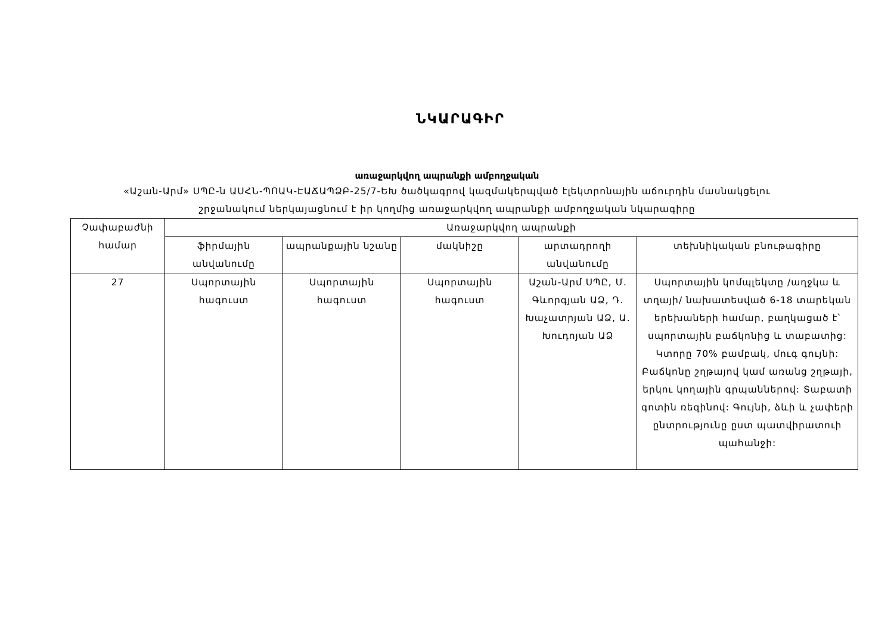ՆԿԱՐԱԳԻՐ
առաջարկվող ապրանքի ամբողջական
«Աշան-Արմ» ՍՊԸ-ն ԱՍՀՆ-ՊՈԱԿ-ԷԱՃԱՊՁԲ-25/7-ԵԽ ծածկագրով կազմակերպված էլեկտրոնային աճուրդին մասնակցելու
շրջանակում ներկայացնում է իր կողմից առաջարկվող ապրանքի ամբողջական նկարագիրը
| Չափաբաժնի համար | Առաջարկվող ապրանքի | | | | |
| --- | --- | --- | --- | --- | --- |
| | ֆիրմային անվանումը | ապրանքային նշանը | մակնիշը | արտադրողի անվանումը | տեխնիկական բնութագիրը |
| 27 | Սպորտային հագուստ | Սպորտային հագուստ | Սպորտային հագուստ | Աշան-Արմ ՍՊԸ, Մ. Գևորգյան ԱՁ, Դ. Խաչատրյան ԱՁ, Ա. Խուդոյան ԱՁ | Սպորտային կոմպլեկտը /աղջկա և տղայի/ նախատեսված 6-18 տարեկան երեխաների համար, բաղկացած է՝ սպորտային բաճկոնից և տաբատից: Կտորը 70% բամբակ, մուգ գույնի: Բաճկոնը շղթայով կամ առանց շղթայի, երկու կողային գրպաններով: Տաբատի գոտին ռեզինով: Գույնի, ձևի և չափերի ընտրությունը ըստ պատվիրատուի պահանջի: |